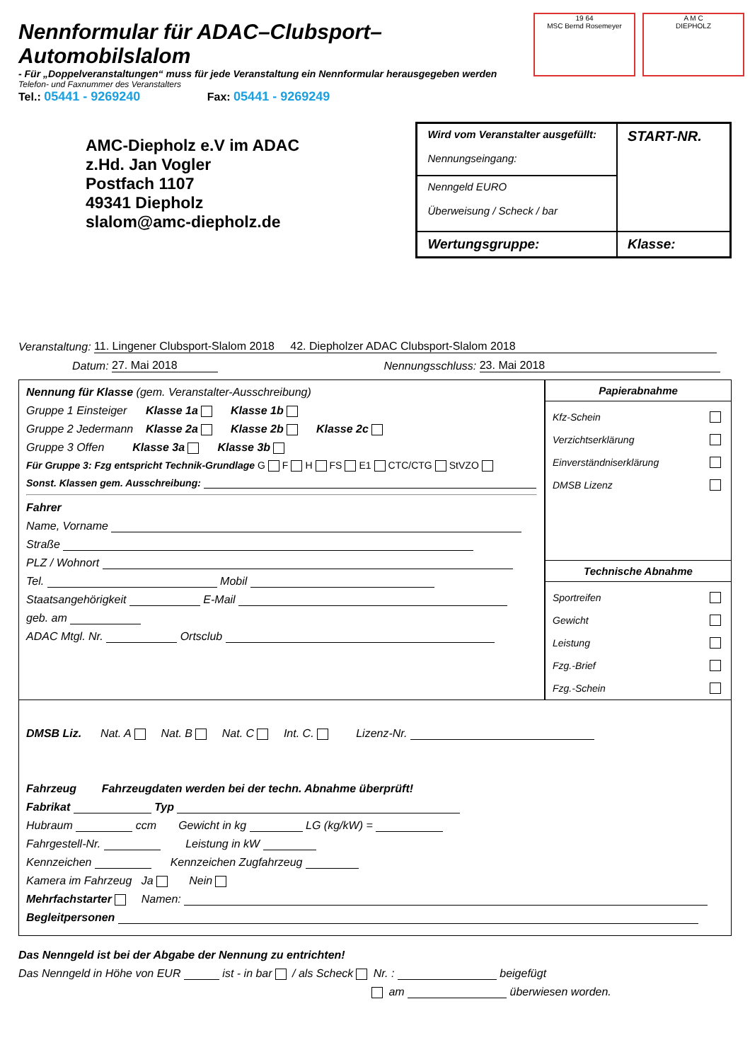Nennformular für ADAC–Clubsport–Automobilslalom
- Für „Doppelveranstaltungen“ muss für jede Veranstaltung ein Nennformular herausgegeben werden
Telefon- und Faxnummer des Veranstalters
Tel.: 05441 - 9269240 Fax: 05441 - 9269249
19 64
MSC Bernd Rosemeyer
A M C
DIEPHOLZ
AMC-Diepholz e.V im ADAC
z.Hd. Jan Vogler
Postfach 1107
49341 Diepholz
slalom@amc-diepholz.de
| Wird vom Veranstalter ausgefüllt: Nennungseingang: | START-NR. |
| Nenngeld EURO Überweisung / Scheck / bar | |
| Wertungsgruppe: | Klasse: |
Veranstaltung: 11. Lingener Clubsport-Slalom 2018 42. Diepholzer ADAC Clubsport-Slalom 2018
Datum: 27. Mai 2018 Nennungsschluss: 23. Mai 2018
Nennung für Klasse (gem. Veranstalter-Ausschreibung)
Gruppe 1 Einsteiger Klasse 1a Klasse 1b
Gruppe 2 Jedermann Klasse 2a Klasse 2b Klasse 2c
Gruppe 3 Offen Klasse 3a Klasse 3b
Für Gruppe 3: Fzg entspricht Technik-Grundlage G F H FS E1 CTC/CTG StVZO
Sonst. Klassen gem. Ausschreibung:
Fahrer
Name, Vorname
Straße
PLZ / Wohnort
Tel. Mobil
Staatsangehörigkeit E-Mail
geb. am
ADAC Mtgl. Nr. Ortsclub
Papierabnahme
Kfz-Schein
Verzichtserklärung
Einverständniserklärung
DMSB Lizenz
Technische Abnahme
Sportreifen
Gewicht
Leistung
Fzg.-Brief
Fzg.-Schein
DMSB Liz. Nat. A Nat. B Nat. C Int. C. Lizenz-Nr.
Fahrzeug Fahrzeugdaten werden bei der techn. Abnahme überprüft!
Fabrikat Typ
Hubraum ccm Gewicht in kg LG (kg/kW) =
Fahrgestell-Nr. Leistung in kW
Kennzeichen Kennzeichen Zugfahrzeug
Kamera im Fahrzeug Ja Nein
Mehrfachstarter Namen:
Begleitpersonen
Das Nenngeld ist bei der Abgabe der Nennung zu entrichten!
Das Nenngeld in Höhe von EUR ist - in bar / als Scheck Nr. : beigefügt
am überwiesen worden.